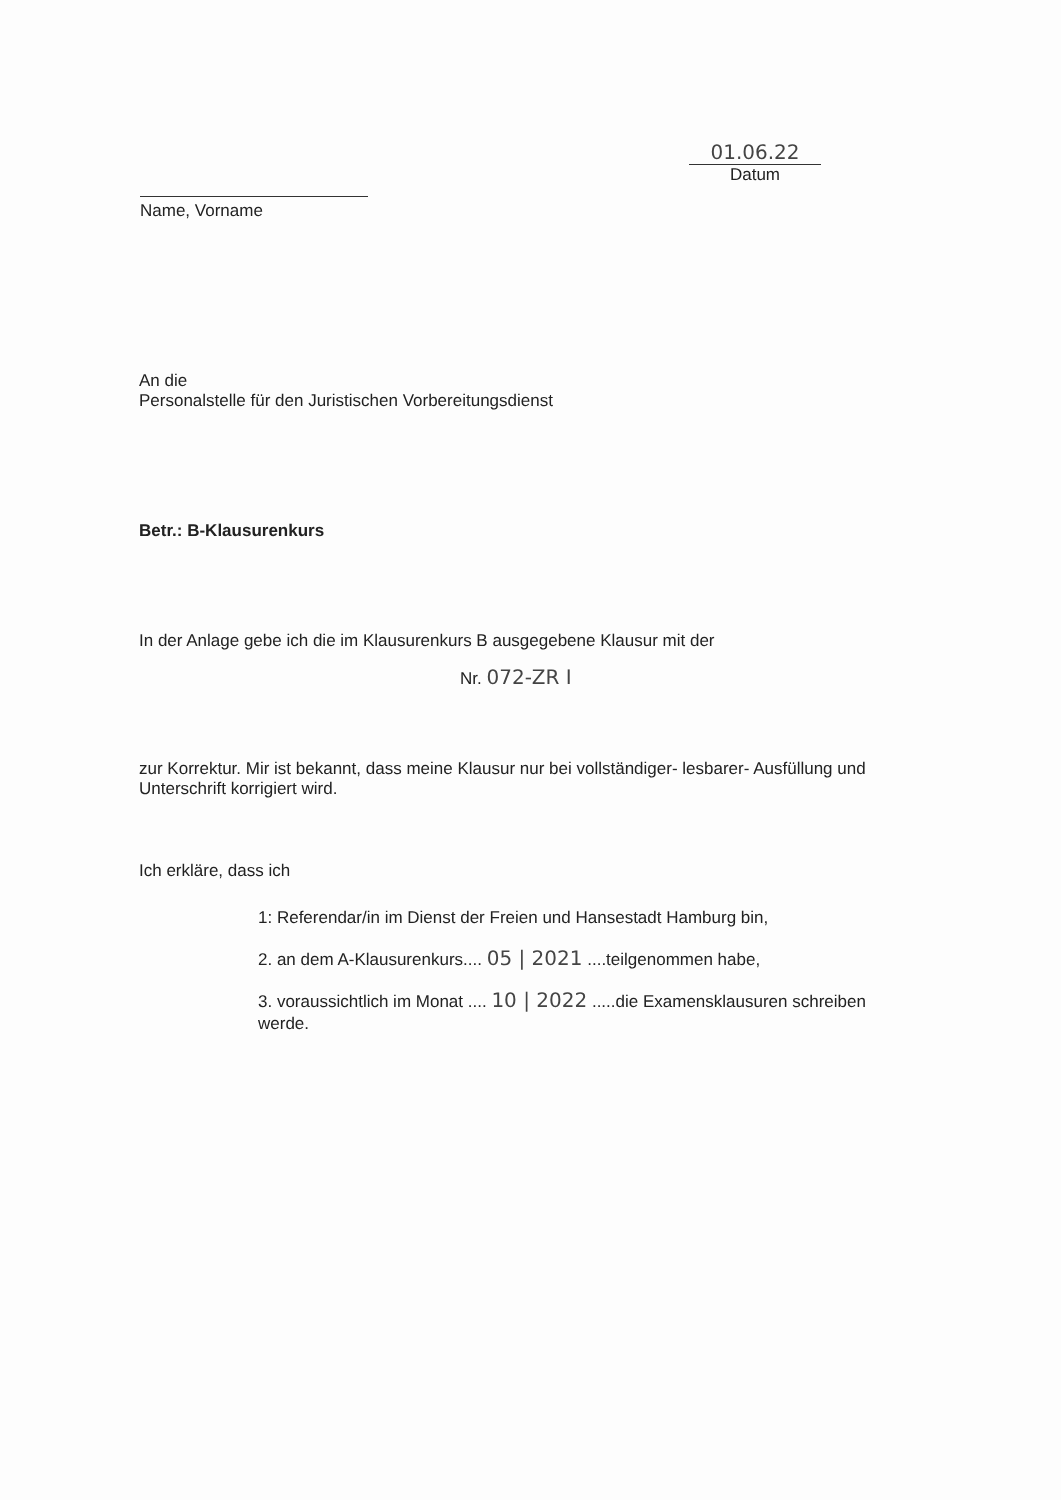Name, Vorname
01.06.22
Datum
An die
Personalstelle für den Juristischen Vorbereitungsdienst
Betr.: B-Klausurenkurs
In der Anlage gebe ich die im Klausurenkurs B ausgegebene Klausur mit der
Nr. 072-ZR I
zur Korrektur. Mir ist bekannt, dass meine Klausur nur bei vollständiger- lesbarer- Ausfüllung und Unterschrift korrigiert wird.
Ich erkläre, dass ich
1: Referendar/in im Dienst der Freien und Hansestadt Hamburg bin,
2. an dem A-Klausurenkurs.... 05 | 2021 ....teilgenommen habe,
3. voraussichtlich im Monat .... 10 | 2022 .....die Examensklausuren schreiben werde.